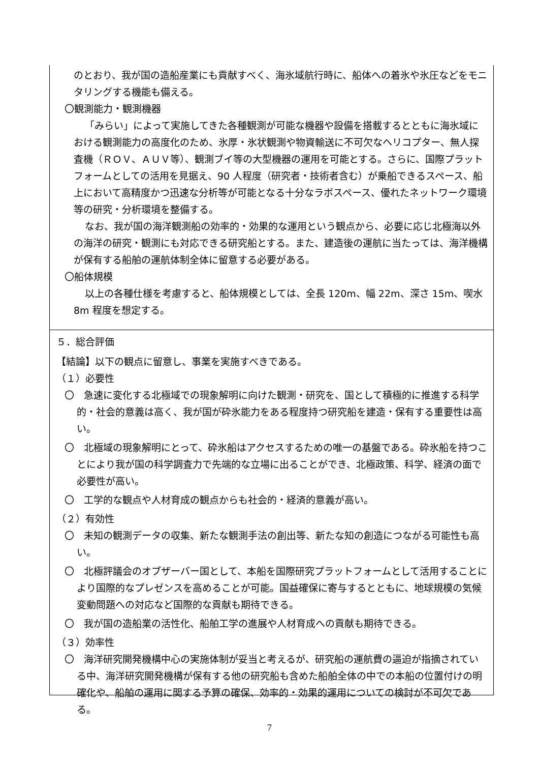のとおり、我が国の造船産業にも貢献すべく、海氷域航行時に、船体への着氷や氷圧などをモニタリングする機能も備える。
〇観測能力・観測機器
「みらい」によって実施してきた各種観測が可能な機器や設備を搭載するとともに海氷域における観測能力の高度化のため、氷厚・氷状観測や物資輸送に不可欠なヘリコプター、無人探査機（ＲＯＶ、ＡＵＶ等）、観測ブイ等の大型機器の運用を可能とする。さらに、国際プラットフォームとしての活用を見据え、90 人程度（研究者・技術者含む）が乗船できるスペース、船上において高精度かつ迅速な分析等が可能となる十分なラボスペース、優れたネットワーク環境等の研究・分析環境を整備する。
なお、我が国の海洋観測船の効率的・効果的な運用という観点から、必要に応じ北極海以外の海洋の研究・観測にも対応できる研究船とする。また、建造後の運航に当たっては、海洋機構が保有する船舶の運航体制全体に留意する必要がある。
〇船体規模
以上の各種仕様を考慮すると、船体規模としては、全長 120m、幅 22m、深さ 15m、喫水 8m 程度を想定する。
５．総合評価
【結論】以下の観点に留意し、事業を実施すべきである。
（１）必要性
〇　急速に変化する北極域での現象解明に向けた観測・研究を、国として積極的に推進する科学的・社会的意義は高く、我が国が砕氷能力をある程度持つ研究船を建造・保有する重要性は高い。
〇　北極域の現象解明にとって、砕氷船はアクセスするための唯一の基盤である。砕氷船を持つことにより我が国の科学調査力で先端的な立場に出ることができ、北極政策、科学、経済の面で必要性が高い。
〇　工学的な観点や人材育成の観点からも社会的・経済的意義が高い。
（２）有効性
〇　未知の観測データの収集、新たな観測手法の創出等、新たな知の創造につながる可能性も高い。
〇　北極評議会のオブザーバー国として、本船を国際研究プラットフォームとして活用することにより国際的なプレゼンスを高めることが可能。国益確保に寄与するとともに、地球規模の気候変動問題への対応など国際的な貢献も期待できる。
〇　我が国の造船業の活性化、船舶工学の進展や人材育成への貢献も期待できる。
（３）効率性
〇　海洋研究開発機構中心の実施体制が妥当と考えるが、研究船の運航費の逼迫が指摘されている中、海洋研究開発機構が保有する他の研究船も含めた船舶全体の中での本船の位置付けの明確化や、船舶の運用に関する予算の確保、効率的・効果的運用についての検討が不可欠である。
7